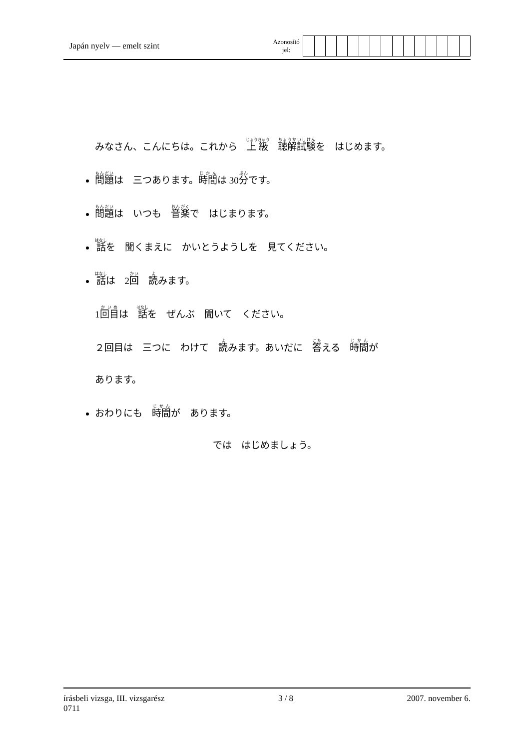Japán nyelv — emelt szint
Azonosító
jel:
みなさん、こんにちは。これから　上級　聴解試験を　はじめます。
問題は　三つあります。時間は 30分です。
問題は　いつも　音楽で　はじまります。
話を　聞くまえに　かいとうようしを　見てください。
話は　2回　読みます。
1回目は　話を　ぜんぶ　聞いて　ください。
２回目は　三つに　わけて　読みます。あいだに　答える　時間が
あります。
おわりにも　時間が　あります。
では　はじめましょう。
írásbeli vizsga, III. vizsgarész
0711
3 / 8 2007. november 6.